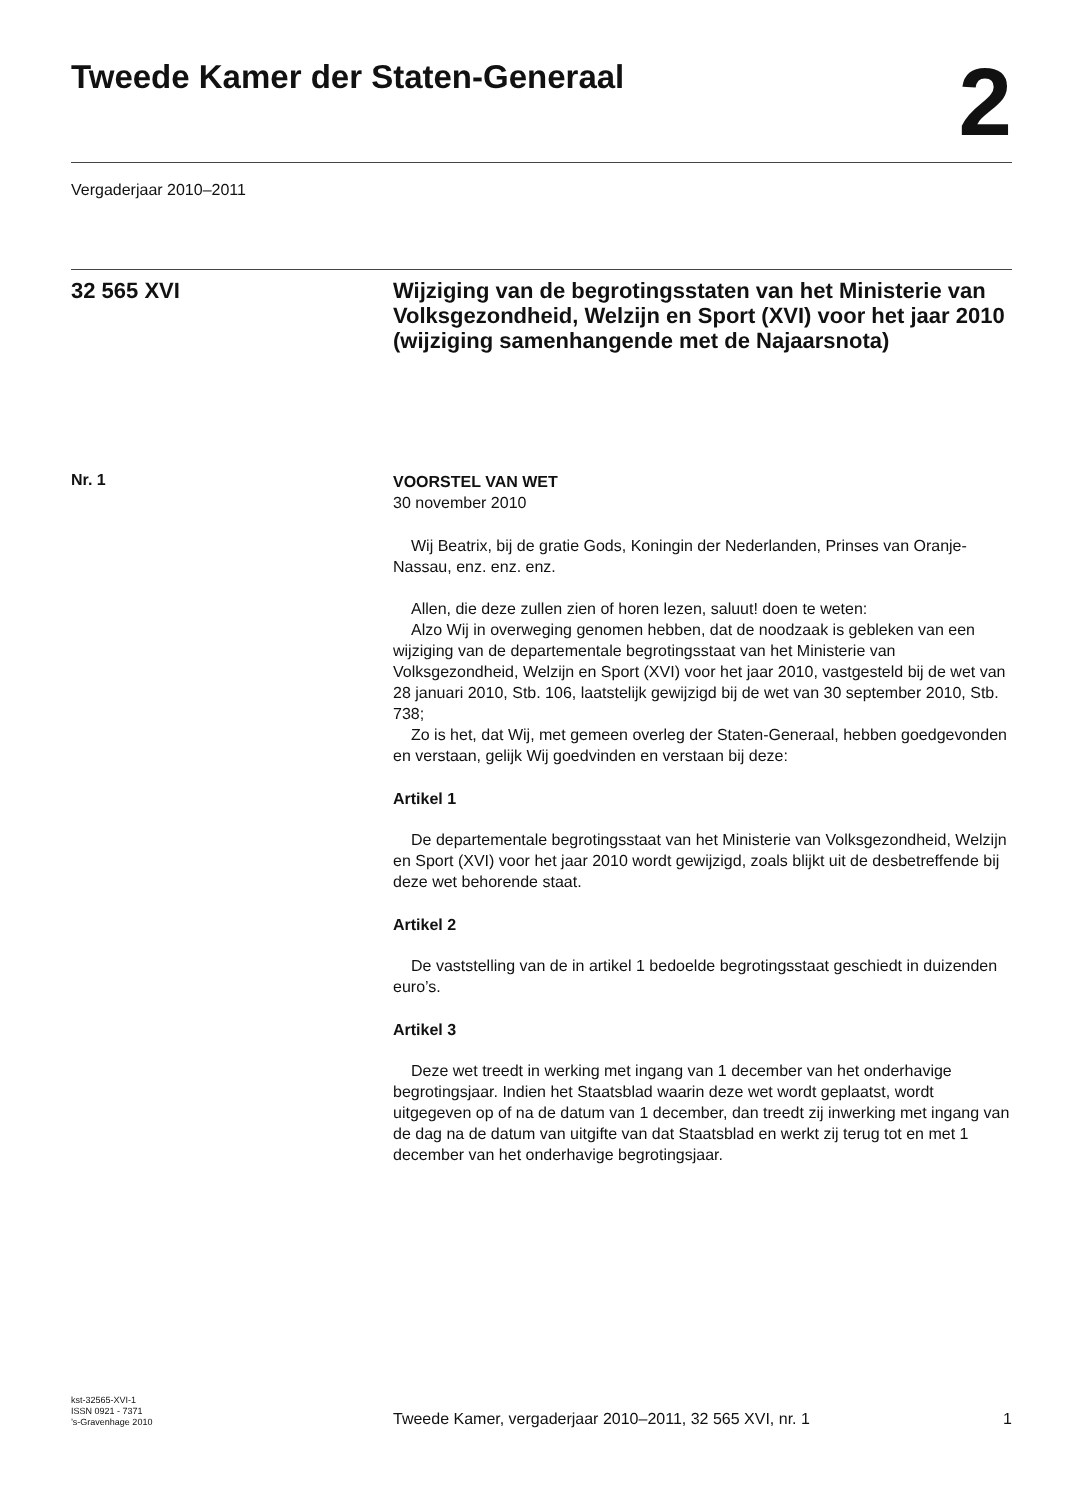Tweede Kamer der Staten-Generaal
2
Vergaderjaar 2010–2011
32 565 XVI
Wijziging van de begrotingsstaten van het Ministerie van Volksgezondheid, Welzijn en Sport (XVI) voor het jaar 2010 (wijziging samenhangende met de Najaarsnota)
Nr. 1
VOORSTEL VAN WET
30 november 2010
Wij Beatrix, bij de gratie Gods, Koningin der Nederlanden, Prinses van Oranje- Nassau, enz. enz. enz.
Allen, die deze zullen zien of horen lezen, saluut! doen te weten:
Alzo Wij in overweging genomen hebben, dat de noodzaak is gebleken van een wijziging van de departementale begrotingsstaat van het Ministerie van Volksgezondheid, Welzijn en Sport (XVI) voor het jaar 2010, vastgesteld bij de wet van 28 januari 2010, Stb. 106, laatstelijk gewijzigd bij de wet van 30 september 2010, Stb. 738;
Zo is het, dat Wij, met gemeen overleg der Staten-Generaal, hebben goedgevonden en verstaan, gelijk Wij goedvinden en verstaan bij deze:
Artikel 1
De departementale begrotingsstaat van het Ministerie van Volksgezondheid, Welzijn en Sport (XVI) voor het jaar 2010 wordt gewijzigd, zoals blijkt uit de desbetreffende bij deze wet behorende staat.
Artikel 2
De vaststelling van de in artikel 1 bedoelde begrotingsstaat geschiedt in duizenden euro’s.
Artikel 3
Deze wet treedt in werking met ingang van 1 december van het onderhavige begrotingsjaar. Indien het Staatsblad waarin deze wet wordt geplaatst, wordt uitgegeven op of na de datum van 1 december, dan treedt zij inwerking met ingang van de dag na de datum van uitgifte van dat Staatsblad en werkt zij terug tot en met 1 december van het onderhavige begrotingsjaar.
kst-32565-XVI-1
ISSN 0921 - 7371
’s-Gravenhage 2010
Tweede Kamer, vergaderjaar 2010–2011, 32 565 XVI, nr. 1
1